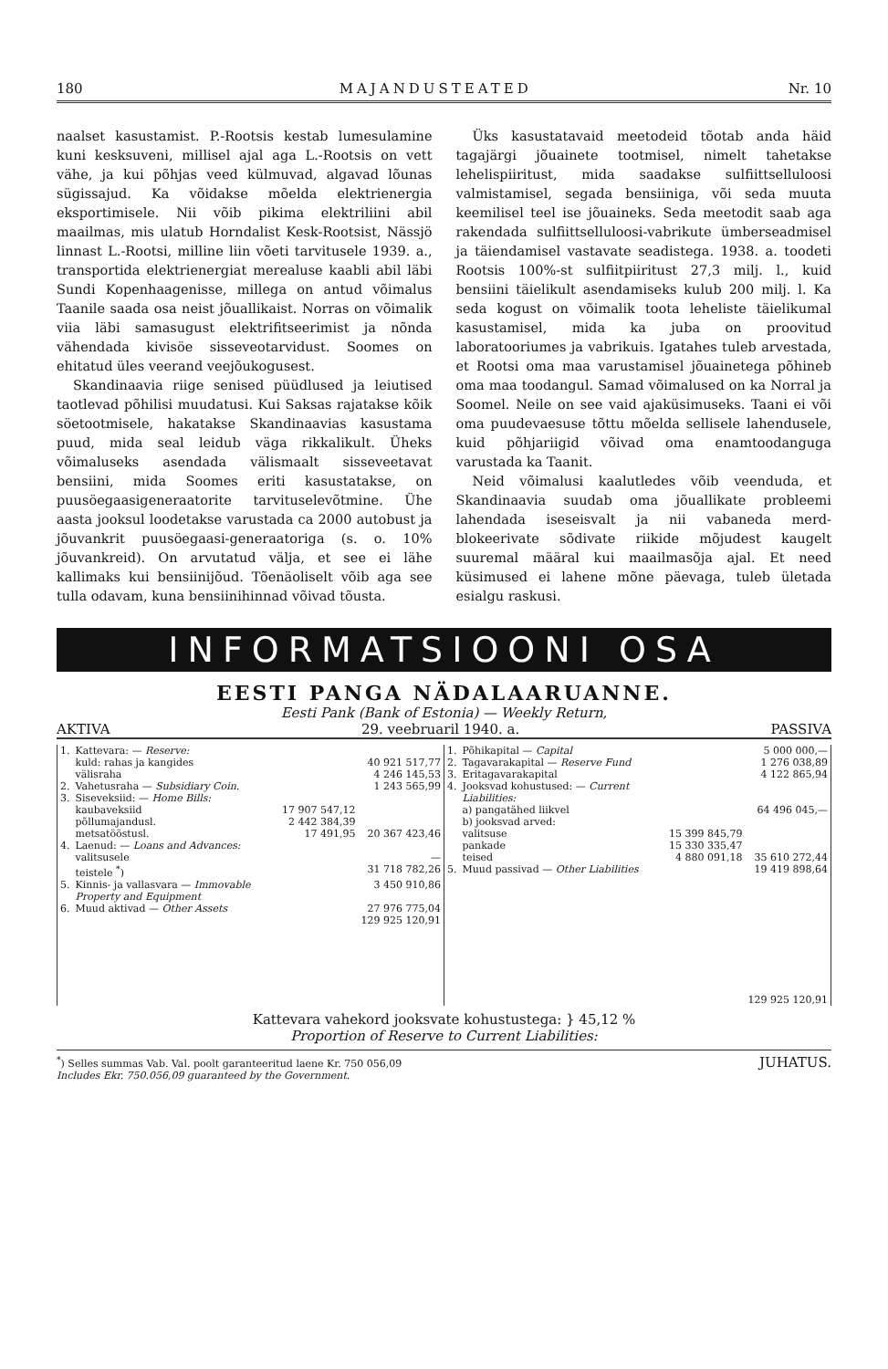180 MAJANDUSTEATED Nr. 10
naalset kasustamist. P.-Rootsis kestab lumesulamine kuni kesksuveni, millisel ajal aga L.-Rootsis on vett vähe, ja kui põhjas veed külmuvad, algavad lõunas sügissajud. Ka võidakse mõelda elektrienergia eksportimisele. Nii võib pikima elektriliini abil maailmas, mis ulatub Horndalist Kesk-Rootsist, Nässjö linnast L.-Rootsi, milline liin võeti tarvitusele 1939. a., transportida elektrienergiat merealuse kaabli abil läbi Sundi Kopenhaagenisse, millega on antud võimalus Taanile saada osa neist jõuallikaist. Norras on võimalik viia läbi samasugust elektrifitseerimist ja nõnda vähendada kivisöe sisseveotarvidust. Soomes on ehitatud üles veerand veejõukogusest.
Skandinaavia riige senised püüdlused ja leiutised taotlevad põhilisi muudatusi. Kui Saksas rajatakse kõik söetootmisele, hakatakse Skandinaavias kasustama puud, mida seal leidub väga rikkalikult. Üheks võimaluseks asendada välismaalt sisseveetavat bensiini, mida Soomes eriti kasustatakse, on puusöegaasigeneraatorite tarvituselevõtmine. Ühe aasta jooksul loodetakse varustada ca 2000 autobust ja jõuvankrit puusöegaasi-generaatoriga (s. o. 10% jõuvankreid). On arvutatud välja, et see ei lähe kallimaks kui bensiinijõud. Tõenäoliselt võib aga see tulla odavam, kuna bensiinihinnad võivad tõusta.
Üks kasustatavaid meetodeid tõotab anda häid tagajärgi jõuainete tootmisel, nimelt tahetakse lehelispiiritust, mida saadakse sulfiittselluloosi valmistamisel, segada bensiiniga, või seda muuta keemilisel teel ise jõuaineks. Seda meetodit saab aga rakendada sulfiittselluloosi-vabrikute ümberseadmisel ja täiendamisel vastavate seadistega. 1938. a. toodeti Rootsis 100%-st sulfiitpiiritust 27,3 milj. l., kuid bensiini täielikult asendamiseks kulub 200 milj. l. Ka seda kogust on võimalik toota leheliste täielikumal kasustamisel, mida ka juba on proovitud laboratooriumes ja vabrikuis. Igatahes tuleb arvestada, et Rootsi oma maa varustamisel jõuainetega põhineb oma maa toodangul. Samad võimalused on ka Norral ja Soomel. Neile on see vaid ajaküsimuseks. Taani ei või oma puudevaesuse tõttu mõelda sellisele lahendusele, kuid põhjariigid võivad oma enamtoodanguga varustada ka Taanit.
Neid võimalusi kaalutledes võib veenduda, et Skandinaavia suudab oma jõuallikate probleemi lahendada iseseisvalt ja nii vabaneda merd-blokeerivate sõdivate riikide mõjudest kaugelt suuremal määral kui maailmasõja ajal. Et need küsimused ei lahene mõne päevaga, tuleb ületada esialgu raskusi.
INFORMATSIOONI OSA
EESTI PANGA NÄDALAARUANNE.
Eesti Pank (Bank of Estonia) — Weekly Return,
AKTIVA 29. veebruaril 1940. a. PASSIVA
| 1. | Kattevara: — Reserve: | | |
| | kuld: rahas ja kangides | | 40 921 517,77 |
| | välisraha | | 4 246 145,53 |
| 2. | Vahetusraha — Subsidiary Coin. | | 1 243 565,99 |
| 3. | Siseveksiid: — Home Bills: | | |
| | kaubaveksiid | 17 907 547,12 | |
| | põllumajandusl. | 2 442 384,39 | |
| | metsatööstusl. | 17 491,95 | 20 367 423,46 |
| 4. | Laenud: — Loans and Advances: | | |
| | valitsusele | | — |
| | teistele <sup>*</sup>) | | 31 718 782,26 |
| 5. | Kinnis- ja vallasvara — Immovable Property and Equipment | | 3 450 910,86 |
| 6. | Muud aktivad — Other Assets | | 27 976 775,04 |
| | | | 129 925 120,91 |
| 1. | Põhikapital — Capital | | 5 000 000,— |
| 2. | Tagavarakapital — Reserve Fund | | 1 276 038,89 |
| 3. | Eritagavarakapital | | 4 122 865,94 |
| 4. | Jooksvad kohustused: — Current Liabilities: | | |
| | a) pangatähed liikvel | | 64 496 045,— |
| | b) jooksvad arved: | | |
| | valitsuse | 15 399 845,79 | |
| | pankade | 15 330 335,47 | |
| | teised | 4 880 091,18 | 35 610 272,44 |
| 5. | Muud passivad — Other Liabilities | | 19 419 898,64 |
| | | | 129 925 120,91 |
Kattevara vahekord jooksvate kohustustega: } 45,12 %
Proportion of Reserve to Current Liabilities:
<sup>*</sup>) Selles summas Vab. Val. poolt garanteeritud laene Kr. 750 056,09
Includes Ekr. 750.056,09 guaranteed by the Government. JUHATUS.